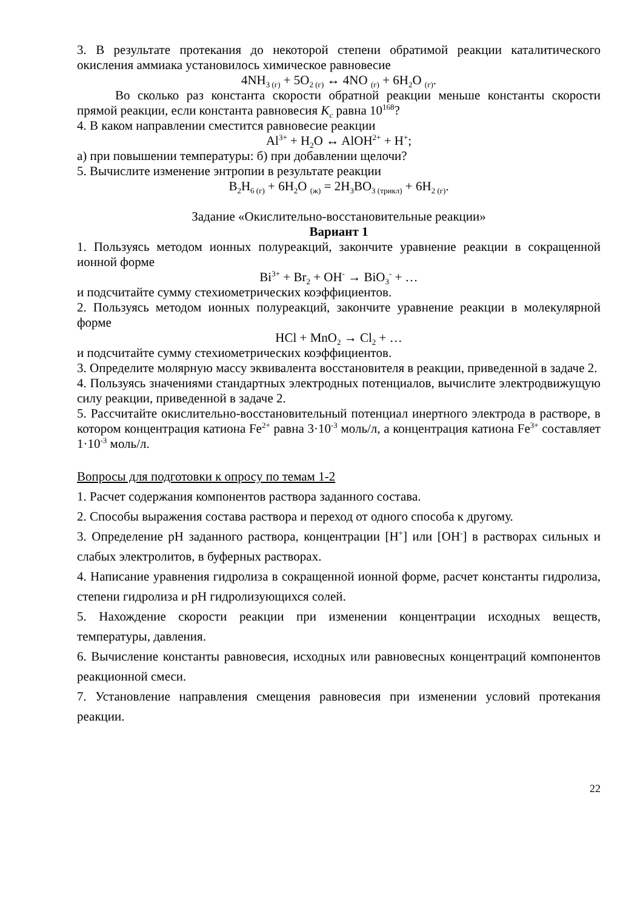3. В результате протекания до некоторой степени обратимой реакции каталитического окисления аммиака установилось химическое равновесие
4NH<sub>3 (г)</sub> + 5O<sub>2 (г)</sub> ↔ 4NO <sub>(г)</sub> + 6H<sub>2</sub>O <sub>(г)</sub>.
Во сколько раз константа скорости обратной реакции меньше константы скорости прямой реакции, если константа равновесия K<sub>c</sub> равна 10<sup>168</sup>?
4. В каком направлении сместится равновесие реакции
Al<sup>3+</sup> + H<sub>2</sub>O ↔ AlOH<sup>2+</sup> + H<sup>+</sup>;
а) при повышении температуры: б) при добавлении щелочи?
5. Вычислите изменение энтропии в результате реакции
B<sub>2</sub>H<sub>6 (г)</sub> + 6H<sub>2</sub>O <sub>(ж)</sub> = 2H<sub>3</sub>BO<sub>3 (трикл)</sub> + 6H<sub>2 (г)</sub>.
Задание «Окислительно-восстановительные реакции»
Вариант 1
1. Пользуясь методом ионных полуреакций, закончите уравнение реакции в сокращенной ионной форме
Bi<sup>3+</sup> + Br<sub>2</sub> + OH<sup>-</sup> → BiO<sub>3</sub><sup>-</sup> + …
и подсчитайте сумму стехиометрических коэффициентов.
2. Пользуясь методом ионных полуреакций, закончите уравнение реакции в молекулярной форме
HCl + MnO<sub>2</sub> → Cl<sub>2</sub> + …
и подсчитайте сумму стехиометрических коэффициентов.
3. Определите молярную массу эквивалента восстановителя в реакции, приведенной в задаче 2.
4. Пользуясь значениями стандартных электродных потенциалов, вычислите электродвижущую силу реакции, приведенной в задаче 2.
5. Рассчитайте окислительно-восстановительный потенциал инертного электрода в растворе, в котором концентрация катиона Fe<sup>2+</sup> равна 3·10<sup>-3</sup> моль/л, а концентрация катиона Fe<sup>3+</sup> составляет 1·10<sup>-3</sup> моль/л.
Вопросы для подготовки к опросу по темам 1-2
1. Расчет содержания компонентов раствора заданного состава.
2. Способы выражения состава раствора и переход от одного способа к другому.
3. Определение pH заданного раствора, концентрации [H<sup>+</sup>] или [OH<sup>-</sup>] в растворах сильных и слабых электролитов, в буферных растворах.
4. Написание уравнения гидролиза в сокращенной ионной форме, расчет константы гидролиза, степени гидролиза и pH гидролизующихся солей.
5. Нахождение скорости реакции при изменении концентрации исходных веществ, температуры, давления.
6. Вычисление константы равновесия, исходных или равновесных концентраций компонентов реакционной смеси.
7. Установление направления смещения равновесия при изменении условий протекания реакции.
22